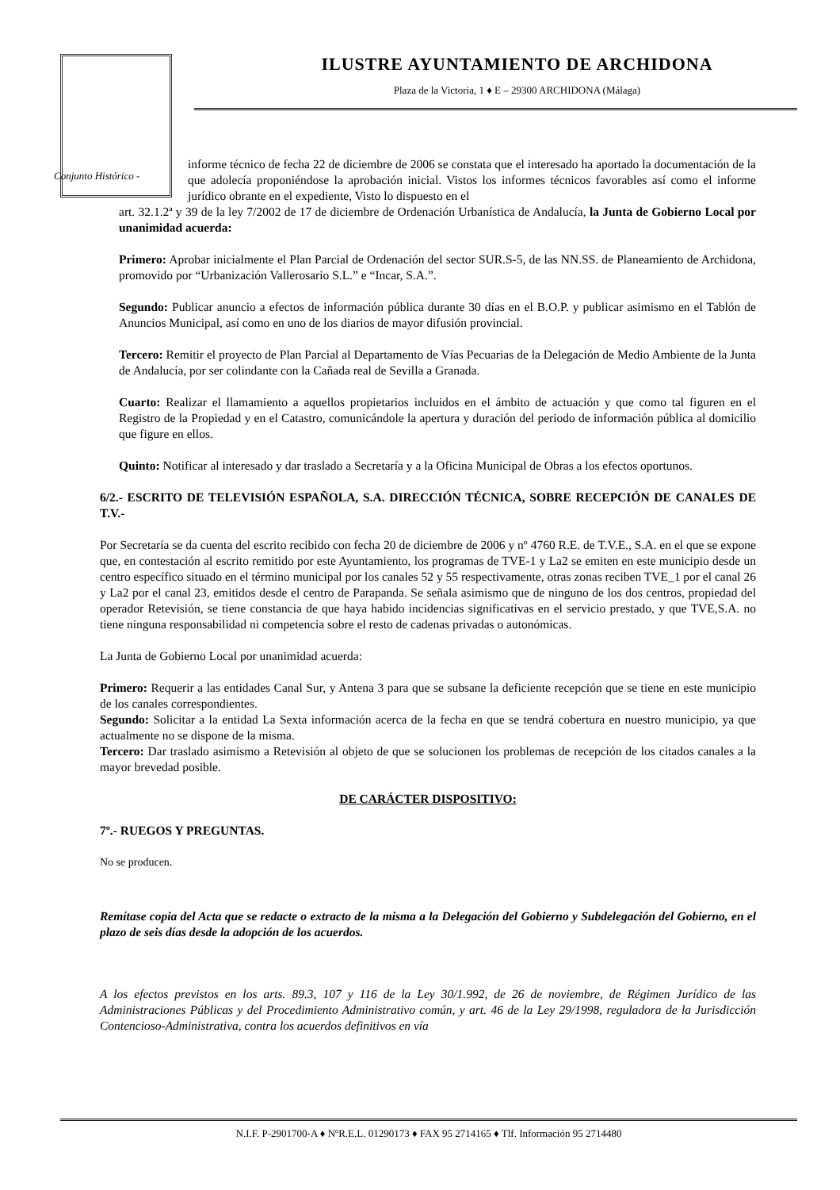Conjunto Histórico -
ILUSTRE AYUNTAMIENTO DE ARCHIDONA
Plaza de la Victoria, 1 ♦ E – 29300 ARCHIDONA (Málaga)
informe técnico de fecha 22 de diciembre de 2006 se constata que el interesado ha aportado la documentación de la que adolecía proponiéndose la aprobación inicial. Vistos los informes técnicos favorables así como el informe jurídico obrante en el expediente, Visto lo dispuesto en el
art. 32.1.2ª y 39 de la ley 7/2002 de 17 de diciembre de Ordenación Urbanística de Andalucía, la Junta de Gobierno Local por unanimidad acuerda:
Primero: Aprobar inicialmente el Plan Parcial de Ordenación del sector SUR.S-5, de las NN.SS. de Planeamiento de Archidona, promovido por “Urbanización Vallerosario S.L.” e “Incar, S.A.”.
Segundo: Publicar anuncio a efectos de información pública durante 30 días en el B.O.P. y publicar asimismo en el Tablón de Anuncios Municipal, así como en uno de los diarios de mayor difusión provincial.
Tercero: Remitir el proyecto de Plan Parcial al Departamento de Vías Pecuarias de la Delegación de Medio Ambiente de la Junta de Andalucía, por ser colindante con la Cañada real de Sevilla a Granada.
Cuarto: Realizar el llamamiento a aquellos propietarios incluidos en el ámbito de actuación y que como tal figuren en el Registro de la Propiedad y en el Catastro, comunicándole la apertura y duración del periodo de información pública al domicilio que figure en ellos.
Quinto: Notificar al interesado y dar traslado a Secretaría y a la Oficina Municipal de Obras a los efectos oportunos.
6/2.- ESCRITO DE TELEVISIÓN ESPAÑOLA, S.A. DIRECCIÓN TÉCNICA, SOBRE RECEPCIÓN DE CANALES DE T.V.-
Por Secretaría se da cuenta del escrito recibido con fecha 20 de diciembre de 2006 y nº 4760 R.E. de T.V.E., S.A. en el que se expone que, en contestación al escrito remitido por este Ayuntamiento, los programas de TVE-1 y La2 se emiten en este municipio desde un centro específico situado en el término municipal por los canales 52 y 55 respectivamente, otras zonas reciben TVE_1 por el canal 26 y La2 por el canal 23, emitidos desde el centro de Parapanda. Se señala asimismo que de ninguno de los dos centros, propiedad del operador Retevisión, se tiene constancia de que haya habido incidencias significativas en el servicio prestado, y que TVE,S.A. no tiene ninguna responsabilidad ni competencia sobre el resto de cadenas privadas o autonómicas.
La Junta de Gobierno Local por unanimidad acuerda:
Primero: Requerir a las entidades Canal Sur, y Antena 3 para que se subsane la deficiente recepción que se tiene en este municipio de los canales correspondientes.
Segundo: Solicitar a la entidad La Sexta información acerca de la fecha en que se tendrá cobertura en nuestro municipio, ya que actualmente no se dispone de la misma.
Tercero: Dar traslado asimismo a Retevisión al objeto de que se solucionen los problemas de recepción de los citados canales a la mayor brevedad posible.
DE CARÁCTER DISPOSITIVO:
7º.- RUEGOS Y PREGUNTAS.
No se producen.
Remítase copia del Acta que se redacte o extracto de la misma a la Delegación del Gobierno y Subdelegación del Gobierno, en el plazo de seis días desde la adopción de los acuerdos.
A los efectos previstos en los arts. 89.3, 107 y 116 de la Ley 30/1.992, de 26 de noviembre, de Régimen Jurídico de las Administraciones Públicas y del Procedimiento Administrativo común, y art. 46 de la Ley 29/1998, reguladora de la Jurisdicción Contencioso-Administrativa, contra los acuerdos definitivos en vía
N.I.F. P-2901700-A ♦ NºR.E.L. 01290173 ♦ FAX 95 2714165 ♦ Tlf. Información 95 2714480